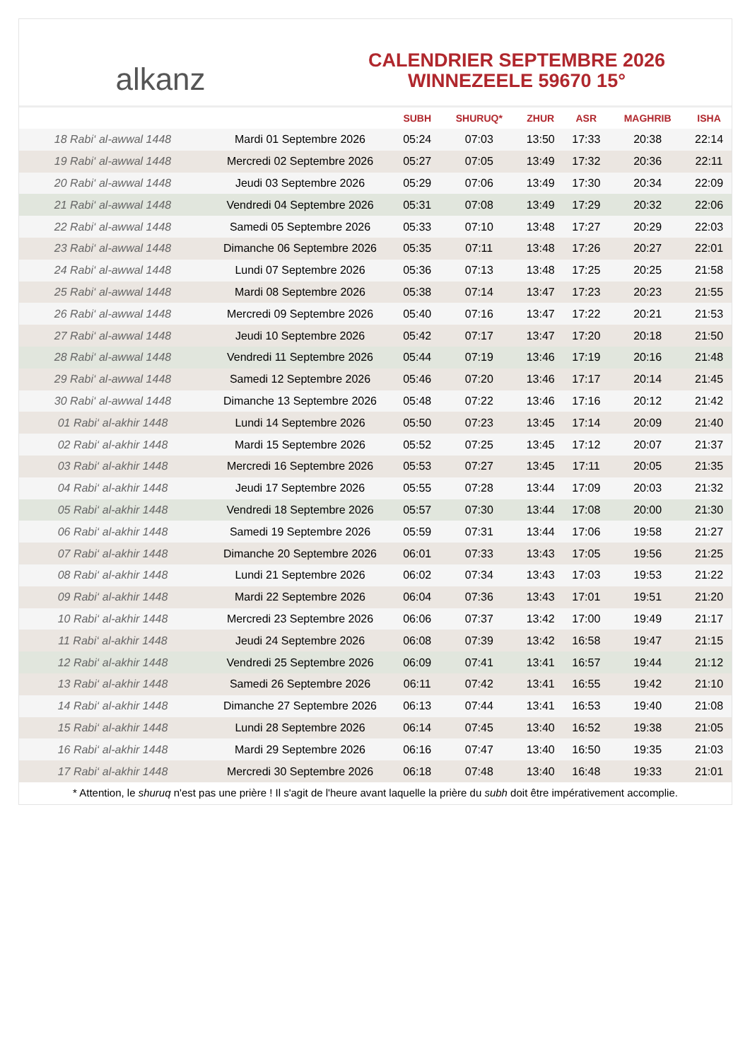alkanz
CALENDRIER SEPTEMBRE 2026
WINNEZEELE 59670 15°
| | | SUBH | SHURUQ* | ZHUR | ASR | MAGHRIB | ISHA |
| --- | --- | --- | --- | --- | --- | --- | --- |
| 18 Rabi‘ al-awwal 1448 | Mardi 01 Septembre 2026 | 05:24 | 07:03 | 13:50 | 17:33 | 20:38 | 22:14 |
| 19 Rabi‘ al-awwal 1448 | Mercredi 02 Septembre 2026 | 05:27 | 07:05 | 13:49 | 17:32 | 20:36 | 22:11 |
| 20 Rabi‘ al-awwal 1448 | Jeudi 03 Septembre 2026 | 05:29 | 07:06 | 13:49 | 17:30 | 20:34 | 22:09 |
| 21 Rabi‘ al-awwal 1448 | Vendredi 04 Septembre 2026 | 05:31 | 07:08 | 13:49 | 17:29 | 20:32 | 22:06 |
| 22 Rabi‘ al-awwal 1448 | Samedi 05 Septembre 2026 | 05:33 | 07:10 | 13:48 | 17:27 | 20:29 | 22:03 |
| 23 Rabi‘ al-awwal 1448 | Dimanche 06 Septembre 2026 | 05:35 | 07:11 | 13:48 | 17:26 | 20:27 | 22:01 |
| 24 Rabi‘ al-awwal 1448 | Lundi 07 Septembre 2026 | 05:36 | 07:13 | 13:48 | 17:25 | 20:25 | 21:58 |
| 25 Rabi‘ al-awwal 1448 | Mardi 08 Septembre 2026 | 05:38 | 07:14 | 13:47 | 17:23 | 20:23 | 21:55 |
| 26 Rabi‘ al-awwal 1448 | Mercredi 09 Septembre 2026 | 05:40 | 07:16 | 13:47 | 17:22 | 20:21 | 21:53 |
| 27 Rabi‘ al-awwal 1448 | Jeudi 10 Septembre 2026 | 05:42 | 07:17 | 13:47 | 17:20 | 20:18 | 21:50 |
| 28 Rabi‘ al-awwal 1448 | Vendredi 11 Septembre 2026 | 05:44 | 07:19 | 13:46 | 17:19 | 20:16 | 21:48 |
| 29 Rabi‘ al-awwal 1448 | Samedi 12 Septembre 2026 | 05:46 | 07:20 | 13:46 | 17:17 | 20:14 | 21:45 |
| 30 Rabi‘ al-awwal 1448 | Dimanche 13 Septembre 2026 | 05:48 | 07:22 | 13:46 | 17:16 | 20:12 | 21:42 |
| 01 Rabi‘ al-akhir 1448 | Lundi 14 Septembre 2026 | 05:50 | 07:23 | 13:45 | 17:14 | 20:09 | 21:40 |
| 02 Rabi‘ al-akhir 1448 | Mardi 15 Septembre 2026 | 05:52 | 07:25 | 13:45 | 17:12 | 20:07 | 21:37 |
| 03 Rabi‘ al-akhir 1448 | Mercredi 16 Septembre 2026 | 05:53 | 07:27 | 13:45 | 17:11 | 20:05 | 21:35 |
| 04 Rabi‘ al-akhir 1448 | Jeudi 17 Septembre 2026 | 05:55 | 07:28 | 13:44 | 17:09 | 20:03 | 21:32 |
| 05 Rabi‘ al-akhir 1448 | Vendredi 18 Septembre 2026 | 05:57 | 07:30 | 13:44 | 17:08 | 20:00 | 21:30 |
| 06 Rabi‘ al-akhir 1448 | Samedi 19 Septembre 2026 | 05:59 | 07:31 | 13:44 | 17:06 | 19:58 | 21:27 |
| 07 Rabi‘ al-akhir 1448 | Dimanche 20 Septembre 2026 | 06:01 | 07:33 | 13:43 | 17:05 | 19:56 | 21:25 |
| 08 Rabi‘ al-akhir 1448 | Lundi 21 Septembre 2026 | 06:02 | 07:34 | 13:43 | 17:03 | 19:53 | 21:22 |
| 09 Rabi‘ al-akhir 1448 | Mardi 22 Septembre 2026 | 06:04 | 07:36 | 13:43 | 17:01 | 19:51 | 21:20 |
| 10 Rabi‘ al-akhir 1448 | Mercredi 23 Septembre 2026 | 06:06 | 07:37 | 13:42 | 17:00 | 19:49 | 21:17 |
| 11 Rabi‘ al-akhir 1448 | Jeudi 24 Septembre 2026 | 06:08 | 07:39 | 13:42 | 16:58 | 19:47 | 21:15 |
| 12 Rabi‘ al-akhir 1448 | Vendredi 25 Septembre 2026 | 06:09 | 07:41 | 13:41 | 16:57 | 19:44 | 21:12 |
| 13 Rabi‘ al-akhir 1448 | Samedi 26 Septembre 2026 | 06:11 | 07:42 | 13:41 | 16:55 | 19:42 | 21:10 |
| 14 Rabi‘ al-akhir 1448 | Dimanche 27 Septembre 2026 | 06:13 | 07:44 | 13:41 | 16:53 | 19:40 | 21:08 |
| 15 Rabi‘ al-akhir 1448 | Lundi 28 Septembre 2026 | 06:14 | 07:45 | 13:40 | 16:52 | 19:38 | 21:05 |
| 16 Rabi‘ al-akhir 1448 | Mardi 29 Septembre 2026 | 06:16 | 07:47 | 13:40 | 16:50 | 19:35 | 21:03 |
| 17 Rabi‘ al-akhir 1448 | Mercredi 30 Septembre 2026 | 06:18 | 07:48 | 13:40 | 16:48 | 19:33 | 21:01 |
* Attention, le shuruq n'est pas une prière ! Il s'agit de l'heure avant laquelle la prière du subh doit être impérativement accomplie.